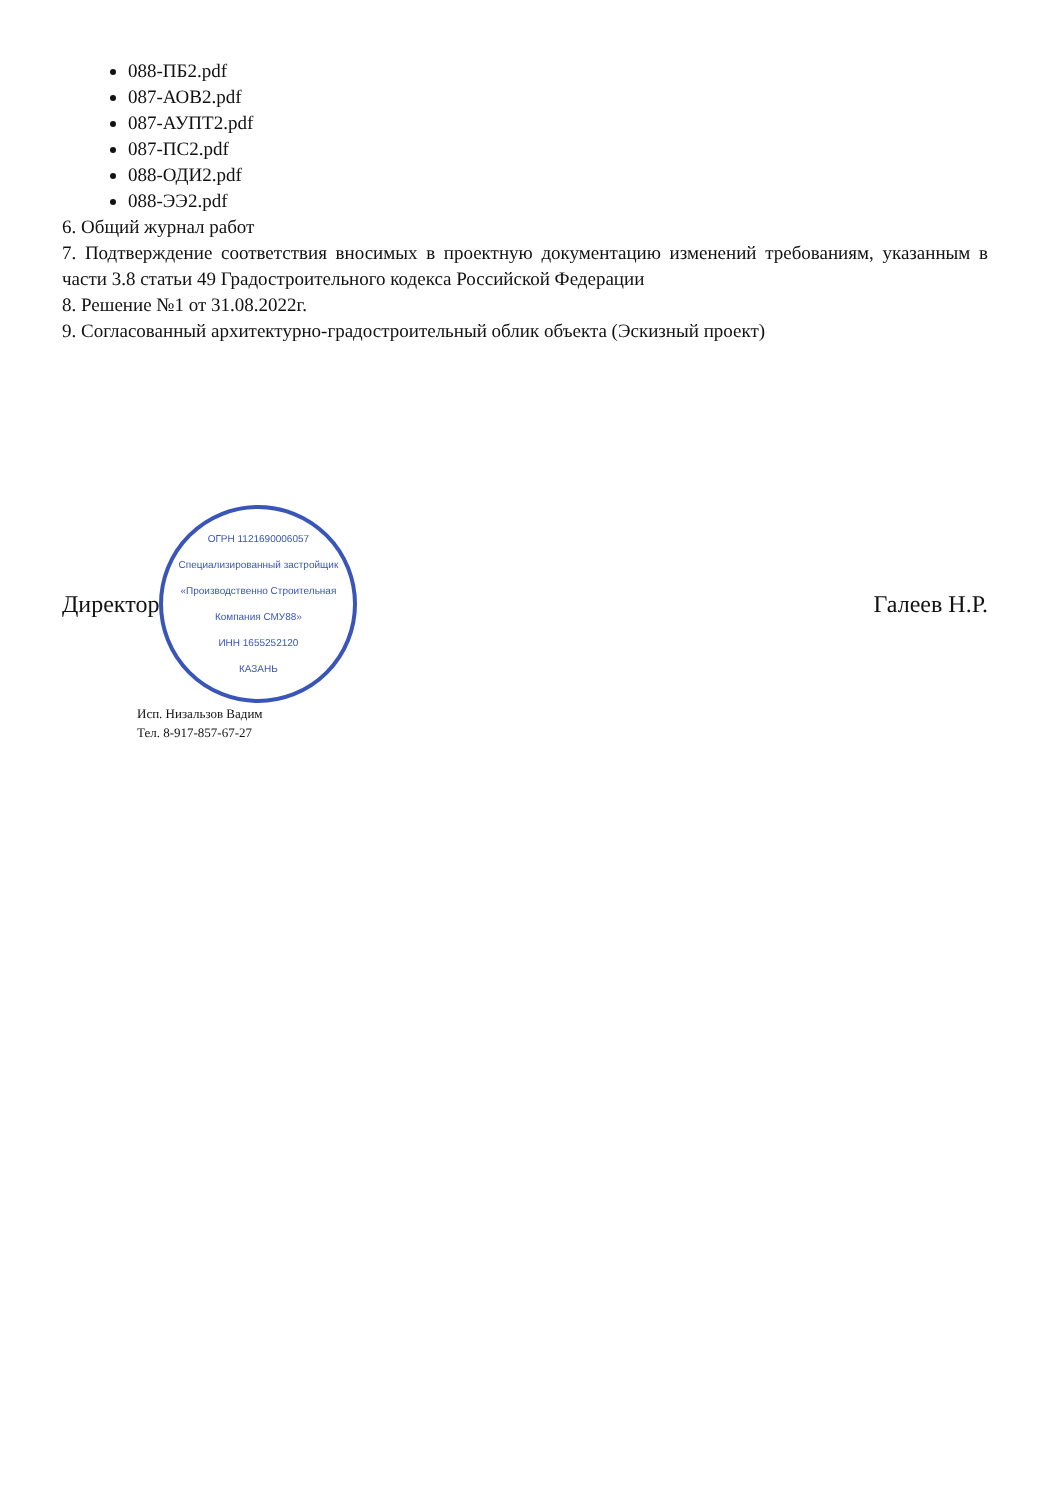088-ПБ2.pdf
087-АОВ2.pdf
087-АУПТ2.pdf
087-ПС2.pdf
088-ОДИ2.pdf
088-ЭЭ2.pdf
6. Общий журнал работ
7. Подтверждение соответствия вносимых в проектную документацию изменений требованиям, указанным в части 3.8 статьи 49 Градостроительного кодекса Российской Федерации
8. Решение №1 от 31.08.2022г.
9. Согласованный архитектурно-градостроительный облик объекта (Эскизный проект)
Директор
ОГРН 1121690006057
Специализированный застройщик «Производственно Строительная Компания СМУ88»
ИНН 1655252120
КАЗАНЬ
Галеев Н.Р.
Исп. Низальзов Вадим
Тел. 8-917-857-67-27